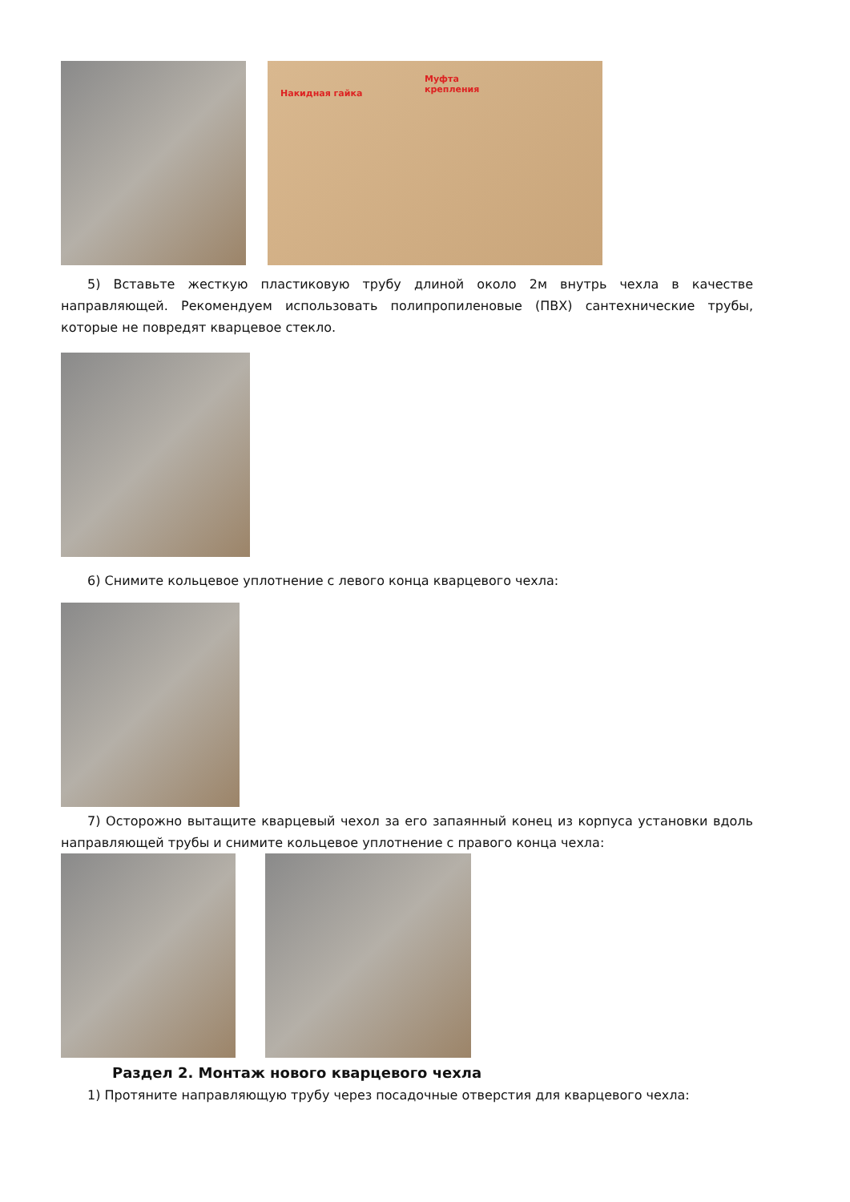Накидная гайка
Муфта
крепления
5) Вставьте жесткую пластиковую трубу длиной около 2м внутрь чехла в качестве направляющей. Рекомендуем использовать полипропиленовые (ПВХ) сантехнические трубы, которые не повредят кварцевое стекло.
6) Снимите кольцевое уплотнение с левого конца кварцевого чехла:
7) Осторожно вытащите кварцевый чехол за его запаянный конец из корпуса установки вдоль направляющей трубы и снимите кольцевое уплотнение с правого конца чехла:
Раздел 2. Монтаж нового кварцевого чехла
1) Протяните направляющую трубу через посадочные отверстия для кварцевого чехла: